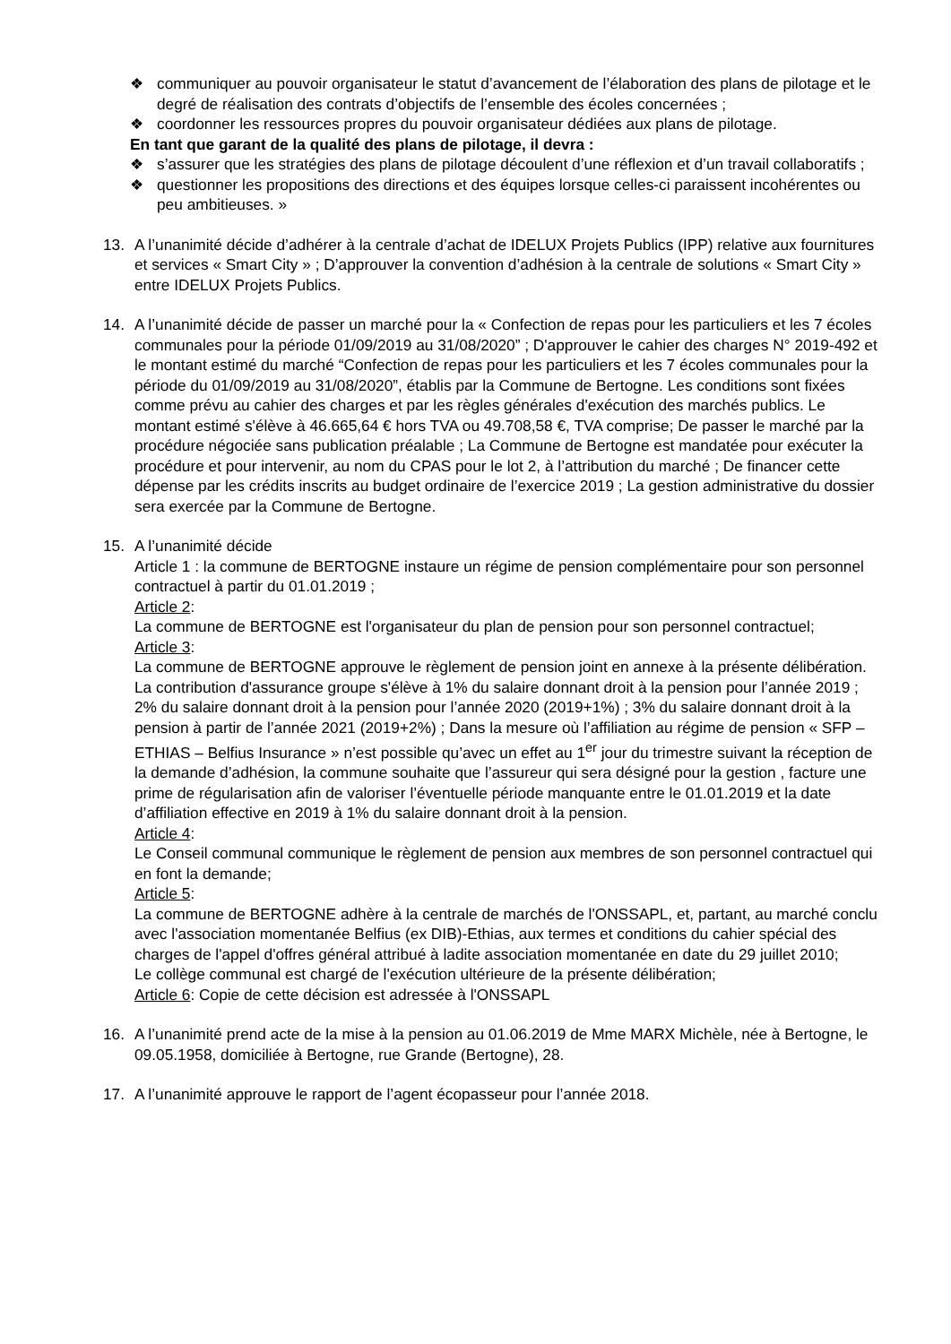❖ communiquer au pouvoir organisateur le statut d’avancement de l’élaboration des plans de pilotage et le degré de réalisation des contrats d’objectifs de l’ensemble des écoles concernées ;
❖ coordonner les ressources propres du pouvoir organisateur dédiées aux plans de pilotage.
En tant que garant de la qualité des plans de pilotage, il devra :
❖ s’assurer que les stratégies des plans de pilotage découlent d’une réflexion et d’un travail collaboratifs ;
❖ questionner les propositions des directions et des équipes lorsque celles-ci paraissent incohérentes ou peu ambitieuses. »
13. A l’unanimité décide d’adhérer à la centrale d’achat de IDELUX Projets Publics (IPP) relative aux fournitures et services « Smart City » ; D’approuver la convention d’adhésion à la centrale de solutions « Smart City » entre IDELUX Projets Publics.
14. A l’unanimité décide de passer un marché pour la « Confection de repas pour les particuliers et les 7 écoles communales pour la période 01/09/2019 au 31/08/2020” ; D'approuver le cahier des charges N° 2019-492 et le montant estimé du marché “Confection de repas pour les particuliers et les 7 écoles communales pour la période du 01/09/2019 au 31/08/2020”, établis par la Commune de Bertogne. Les conditions sont fixées comme prévu au cahier des charges et par les règles générales d'exécution des marchés publics. Le montant estimé s'élève à 46.665,64 € hors TVA ou 49.708,58 €, TVA comprise; De passer le marché par la procédure négociée sans publication préalable ; La Commune de Bertogne est mandatée pour exécuter la procédure et pour intervenir, au nom du CPAS pour le lot 2, à l’attribution du marché ; De financer cette dépense par les crédits inscrits au budget ordinaire de l’exercice 2019 ; La gestion administrative du dossier sera exercée par la Commune de Bertogne.
15. A l’unanimité décide
Article 1 : la commune de BERTOGNE instaure un régime de pension complémentaire pour son personnel contractuel à partir du 01.01.2019 ;
Article 2:
La commune de BERTOGNE est l'organisateur du plan de pension pour son personnel contractuel;
Article 3:
La commune de BERTOGNE approuve le règlement de pension joint en annexe à la présente délibération. La contribution d'assurance groupe s'élève à 1% du salaire donnant droit à la pension pour l’année 2019 ; 2% du salaire donnant droit à la pension pour l’année 2020 (2019+1%) ; 3% du salaire donnant droit à la pension à partir de l’année 2021 (2019+2%) ; Dans la mesure où l’affiliation au régime de pension « SFP – ETHIAS – Belfius Insurance » n’est possible qu’avec un effet au 1<sup>er</sup> jour du trimestre suivant la réception de la demande d’adhésion, la commune souhaite que l’assureur qui sera désigné pour la gestion , facture une prime de régularisation afin de valoriser l’éventuelle période manquante entre le 01.01.2019 et la date d’affiliation effective en 2019 à 1% du salaire donnant droit à la pension.
Article 4:
Le Conseil communal communique le règlement de pension aux membres de son personnel contractuel qui en font la demande;
Article 5:
La commune de BERTOGNE adhère à la centrale de marchés de l'ONSSAPL, et, partant, au marché conclu avec l'association momentanée Belfius (ex DIB)-Ethias, aux termes et conditions du cahier spécial des charges de l'appel d'offres général attribué à ladite association momentanée en date du 29 juillet 2010;
Le collège communal est chargé de l'exécution ultérieure de la présente délibération;
Article 6: Copie de cette décision est adressée à l'ONSSAPL
16. A l’unanimité prend acte de la mise à la pension au 01.06.2019 de Mme MARX Michèle, née à Bertogne, le 09.05.1958, domiciliée à Bertogne, rue Grande (Bertogne), 28.
17. A l’unanimité approuve le rapport de l’agent écopasseur pour l’année 2018.